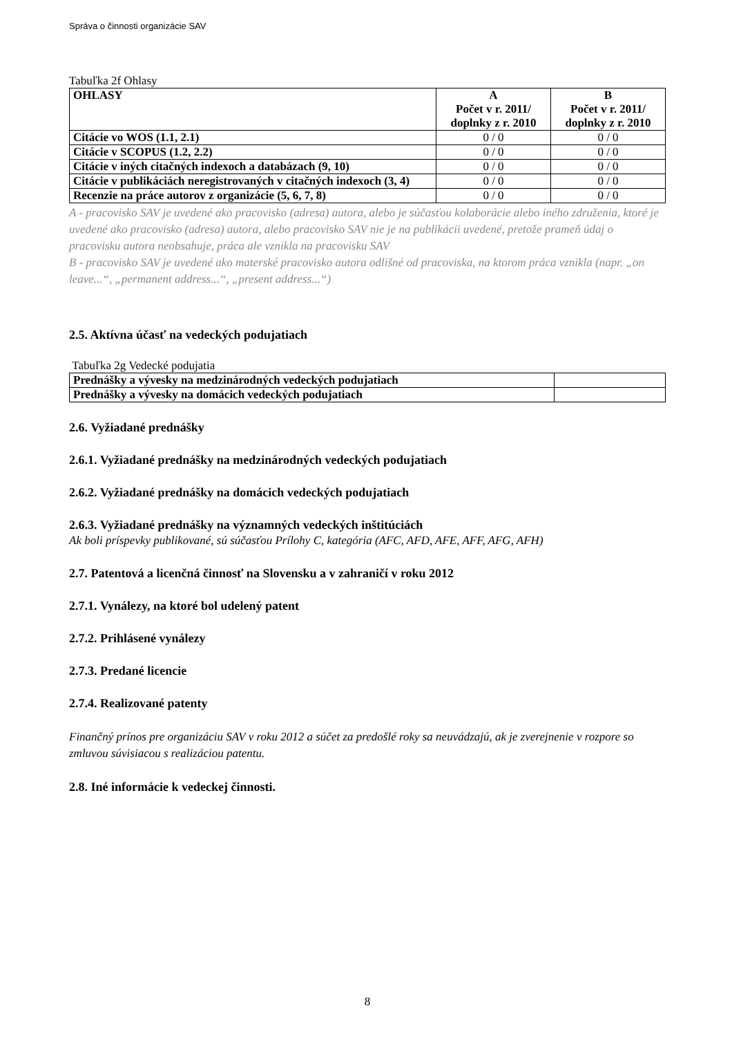Správa o činnosti organizácie SAV
Tabuľka 2f Ohlasy
| OHLASY | A Počet v r. 2011/ doplnky z r. 2010 | B Počet v r. 2011/ doplnky z r. 2010 |
| --- | --- | --- |
| Citácie vo WOS (1.1, 2.1) | 0 / 0 | 0 / 0 |
| Citácie v SCOPUS (1.2, 2.2) | 0 / 0 | 0 / 0 |
| Citácie v iných citačných indexoch a databázach (9, 10) | 0 / 0 | 0 / 0 |
| Citácie v publikáciách neregistrovaných v citačných indexoch (3, 4) | 0 / 0 | 0 / 0 |
| Recenzie na práce autorov z organizácie (5, 6, 7, 8) | 0 / 0 | 0 / 0 |
A - pracovisko SAV je uvedené ako pracovisko (adresa) autora, alebo je súčasťou kolaborácie alebo iného združenia, ktoré je uvedené ako pracovisko (adresa) autora, alebo pracovisko SAV nie je na publikácii uvedené, pretože prameň údaj o pracovisku autora neobsahuje, práca ale vznikla na pracovisku SAV
B - pracovisko SAV je uvedené ako materské pracovisko autora odlišné od pracoviska, na ktorom práca vznikla (napr. „on leave...“, „permanent address...“, „present address...“)
2.5. Aktívna účasť na vedeckých podujatiach
Tabuľka 2g Vedecké podujatia
| Prednášky a vývesky na medzinárodných vedeckých podujatiach | |
| Prednášky a vývesky na domácich vedeckých podujatiach | |
2.6. Vyžiadané prednášky
2.6.1. Vyžiadané prednášky na medzinárodných vedeckých podujatiach
2.6.2. Vyžiadané prednášky na domácich vedeckých podujatiach
2.6.3. Vyžiadané prednášky na významných vedeckých inštitúciách
Ak boli príspevky publikované, sú súčasťou Prílohy C, kategória (AFC, AFD, AFE, AFF, AFG, AFH)
2.7. Patentová a licenčná činnosť na Slovensku a v zahraničí v roku 2012
2.7.1. Vynálezy, na ktoré bol udelený patent
2.7.2. Prihlásené vynálezy
2.7.3. Predané licencie
2.7.4. Realizované patenty
Finančný prínos pre organizáciu SAV v roku 2012 a súčet za predošlé roky sa neuvádzajú, ak je zverejnenie v rozpore so zmluvou súvisiacou s realizáciou patentu.
2.8. Iné informácie k vedeckej činnosti.
8